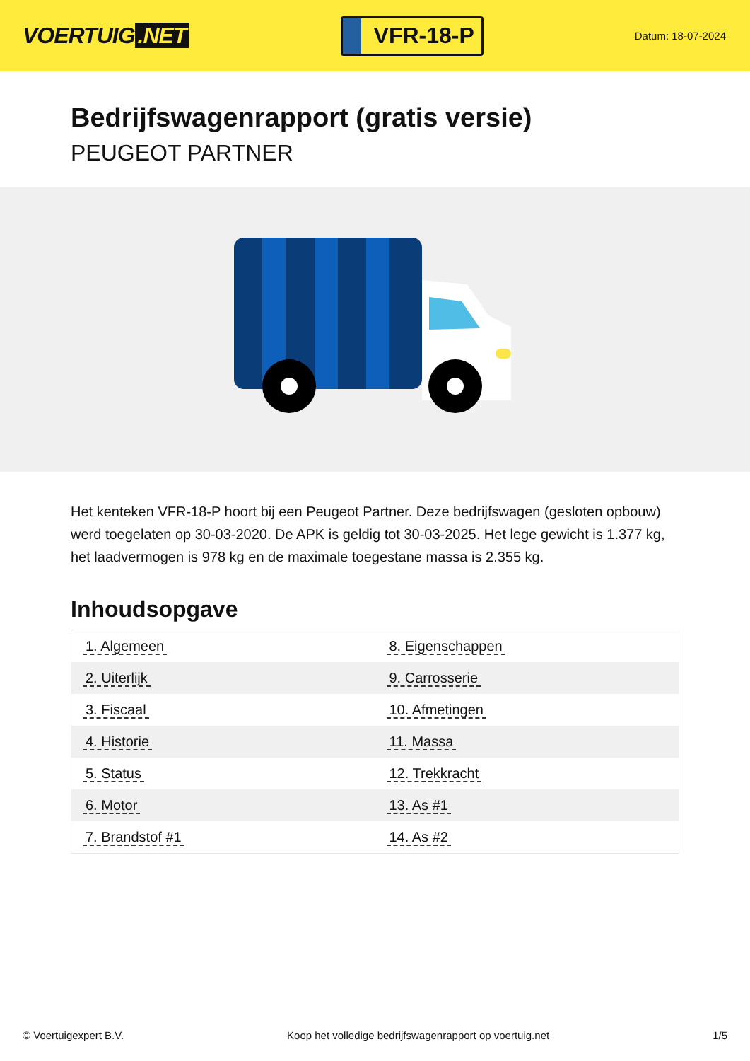VOERTUIG.NET
VFR-18-P
Datum: 18-07-2024
Bedrijfswagenrapport (gratis versie)
PEUGEOT PARTNER
Het kenteken VFR-18-P hoort bij een Peugeot Partner. Deze bedrijfswagen (gesloten opbouw) werd toegelaten op 30-03-2020. De APK is geldig tot 30-03-2025. Het lege gewicht is 1.377 kg, het laadvermogen is 978 kg en de maximale toegestane massa is 2.355 kg.
Inhoudsopgave
| 1. Algemeen | 8. Eigenschappen |
| 2. Uiterlijk | 9. Carrosserie |
| 3. Fiscaal | 10. Afmetingen |
| 4. Historie | 11. Massa |
| 5. Status | 12. Trekkracht |
| 6. Motor | 13. As #1 |
| 7. Brandstof #1 | 14. As #2 |
© Voertuigexpert B.V. Koop het volledige bedrijfswagenrapport op voertuig.net 1/5